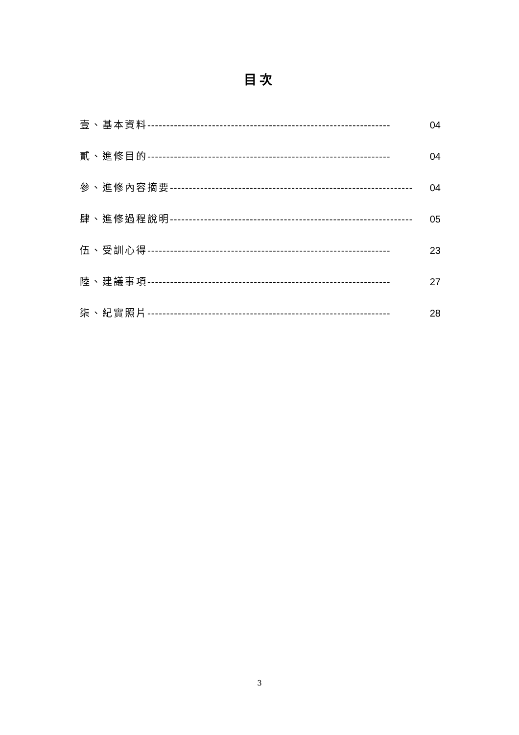目次
壹、基本資料 ---------------------------------------------------------------- 04
貳、進修目的 ---------------------------------------------------------------- 04
參、進修內容摘要 ---------------------------------------------------------------- 04
肆、進修過程說明 ---------------------------------------------------------------- 05
伍、受訓心得 ---------------------------------------------------------------- 23
陸、建議事項 ---------------------------------------------------------------- 27
柒、紀實照片 ---------------------------------------------------------------- 28
3